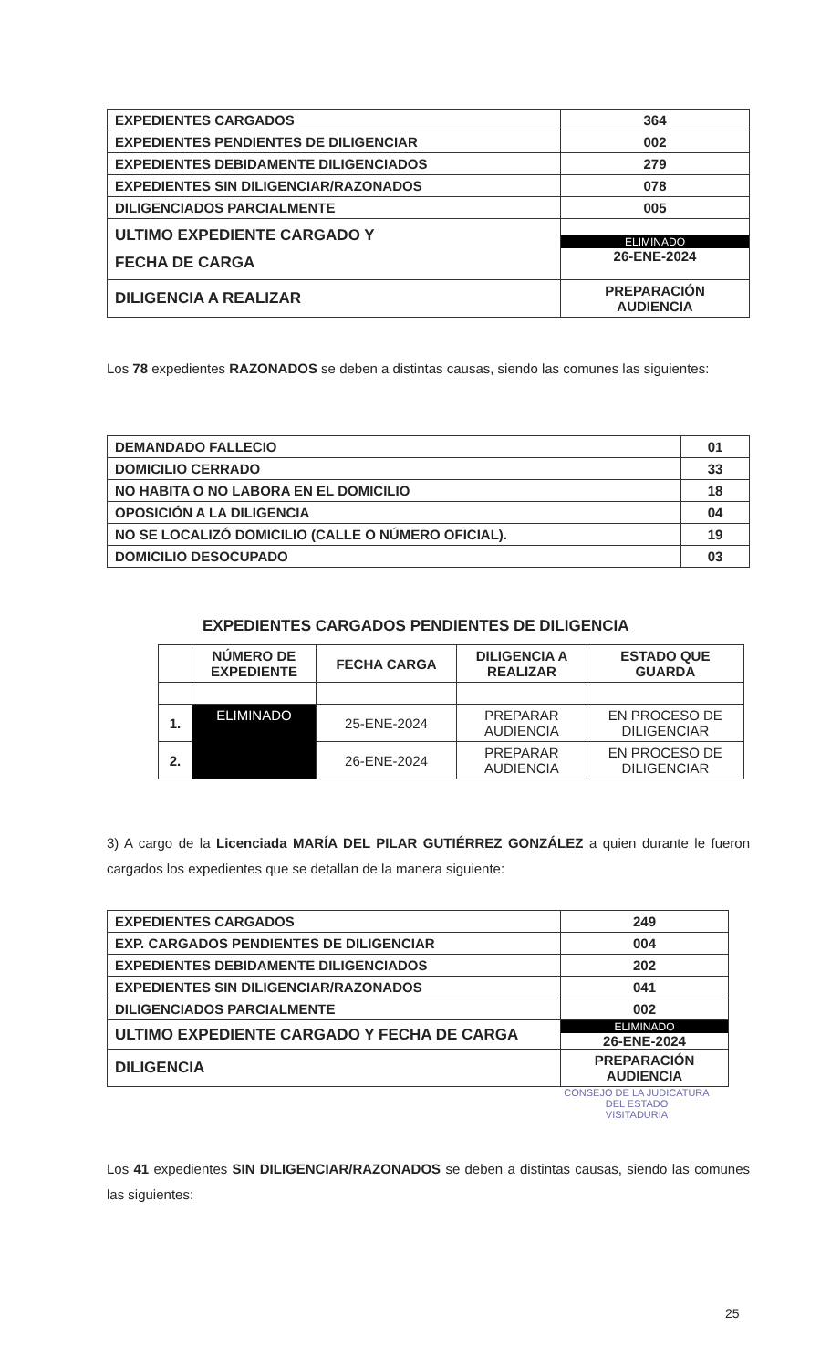| EXPEDIENTES CARGADOS | 364 |
| EXPEDIENTES PENDIENTES DE DILIGENCIAR | 002 |
| EXPEDIENTES DEBIDAMENTE DILIGENCIADOS | 279 |
| EXPEDIENTES SIN DILIGENCIAR/RAZONADOS | 078 |
| DILIGENCIADOS PARCIALMENTE | 005 |
| ULTIMO EXPEDIENTE CARGADO Y FECHA DE CARGA | ELIMINADO 26-ENE-2024 |
| DILIGENCIA A REALIZAR | PREPARACIÓN AUDIENCIA |
Los 78 expedientes RAZONADOS se deben a distintas causas, siendo las comunes las siguientes:
| DEMANDADO FALLECIO | 01 |
| DOMICILIO CERRADO | 33 |
| NO HABITA O NO LABORA EN EL DOMICILIO | 18 |
| OPOSICIÓN A LA DILIGENCIA | 04 |
| NO SE LOCALIZÓ DOMICILIO (CALLE O NÚMERO OFICIAL). | 19 |
| DOMICILIO DESOCUPADO | 03 |
EXPEDIENTES CARGADOS PENDIENTES DE DILIGENCIA
| | NÚMERO DE EXPEDIENTE | FECHA CARGA | DILIGENCIA A REALIZAR | ESTADO QUE GUARDA |
| --- | --- | --- | --- | --- |
| 1. | ELIMINADO | 25-ENE-2024 | PREPARAR AUDIENCIA | EN PROCESO DE DILIGENCIAR |
| 2. | | 26-ENE-2024 | PREPARAR AUDIENCIA | EN PROCESO DE DILIGENCIAR |
3) A cargo de la Licenciada MARÍA DEL PILAR GUTIÉRREZ GONZÁLEZ a quien durante le fueron cargados los expedientes que se detallan de la manera siguiente:
| EXPEDIENTES CARGADOS | 249 |
| EXP. CARGADOS PENDIENTES DE DILIGENCIAR | 004 |
| EXPEDIENTES DEBIDAMENTE DILIGENCIADOS | 202 |
| EXPEDIENTES SIN DILIGENCIAR/RAZONADOS | 041 |
| DILIGENCIADOS PARCIALMENTE | 002 |
| ULTIMO EXPEDIENTE CARGADO Y FECHA DE CARGA | ELIMINADO 26-ENE-2024 |
| DILIGENCIA | PREPARACIÓN AUDIENCIA |
CONSEJO DE LA JUDICATURA
DEL ESTADO
VISITADURIA
Los 41 expedientes SIN DILIGENCIAR/RAZONADOS se deben a distintas causas, siendo las comunes las siguientes:
25